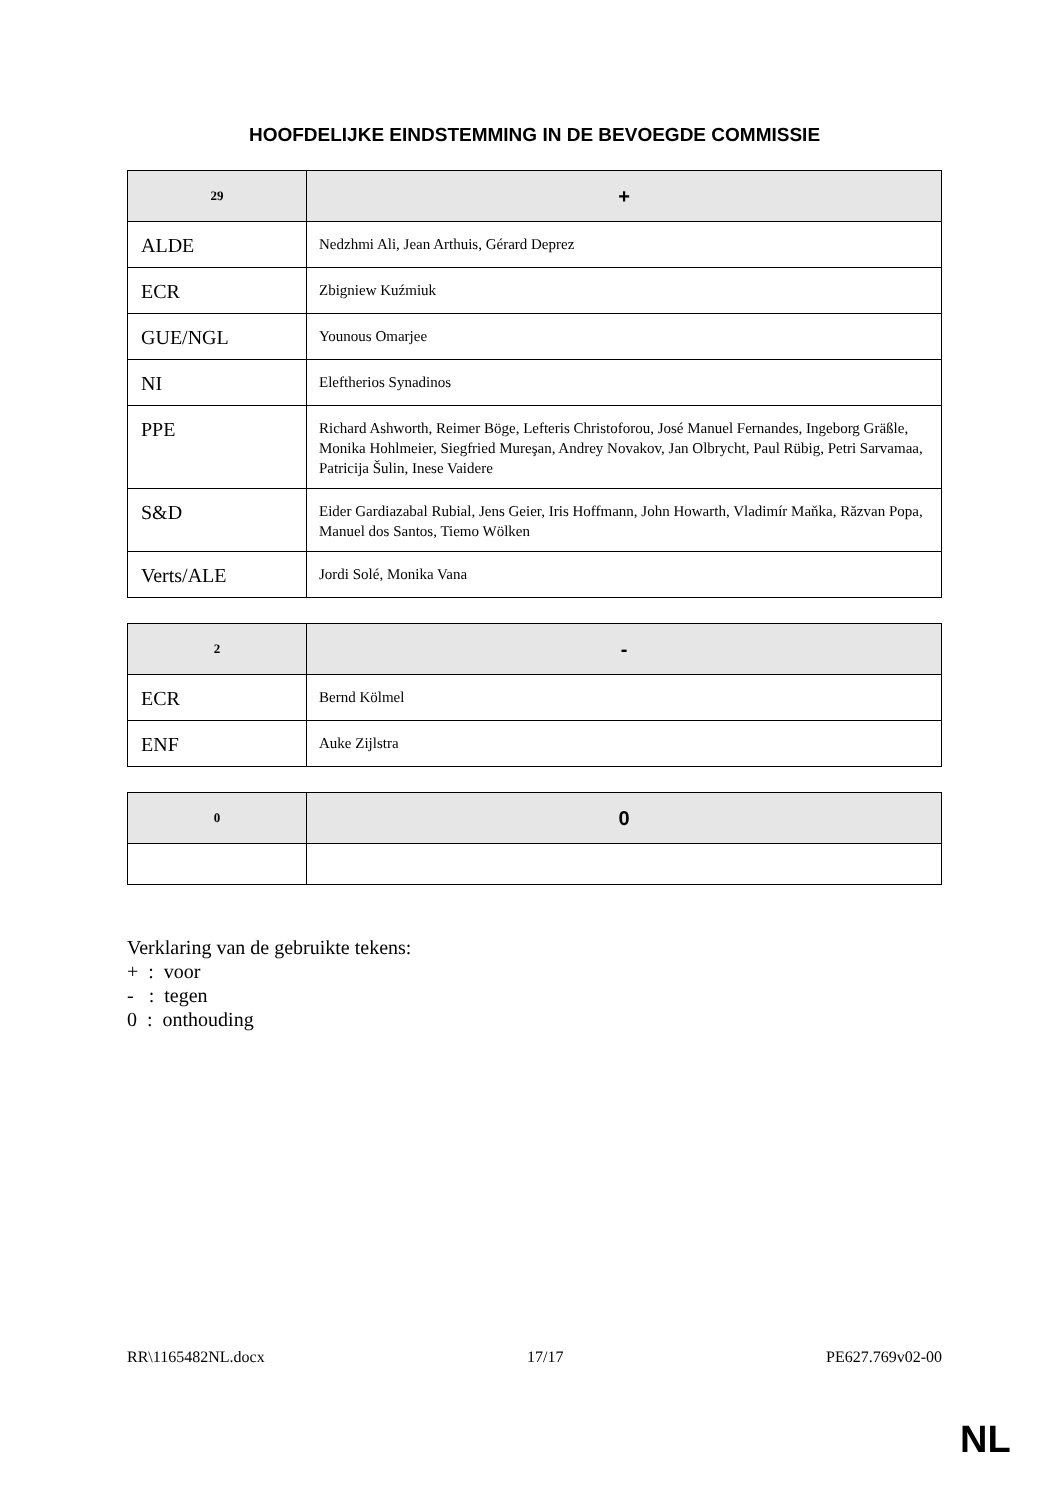HOOFDELIJKE EINDSTEMMING IN DE BEVOEGDE COMMISSIE
| 29 | + |
| --- | --- |
| ALDE | Nedzhmi Ali, Jean Arthuis, Gérard Deprez |
| ECR | Zbigniew Kuźmiuk |
| GUE/NGL | Younous Omarjee |
| NI | Eleftherios Synadinos |
| PPE | Richard Ashworth, Reimer Böge, Lefteris Christoforou, José Manuel Fernandes, Ingeborg Gräßle, Monika Hohlmeier, Siegfried Mureşan, Andrey Novakov, Jan Olbrycht, Paul Rübig, Petri Sarvamaa, Patricija Šulin, Inese Vaidere |
| S&D | Eider Gardiazabal Rubial, Jens Geier, Iris Hoffmann, John Howarth, Vladimír Maňka, Răzvan Popa, Manuel dos Santos, Tiemo Wölken |
| Verts/ALE | Jordi Solé, Monika Vana |
| 2 | - |
| --- | --- |
| ECR | Bernd Kölmel |
| ENF | Auke Zijlstra |
| 0 | 0 |
| --- | --- |
Verklaring van de gebruikte tekens:
+ : voor
- : tegen
0 : onthouding
RR\1165482NL.docx 17/17 PE627.769v02-00
NL